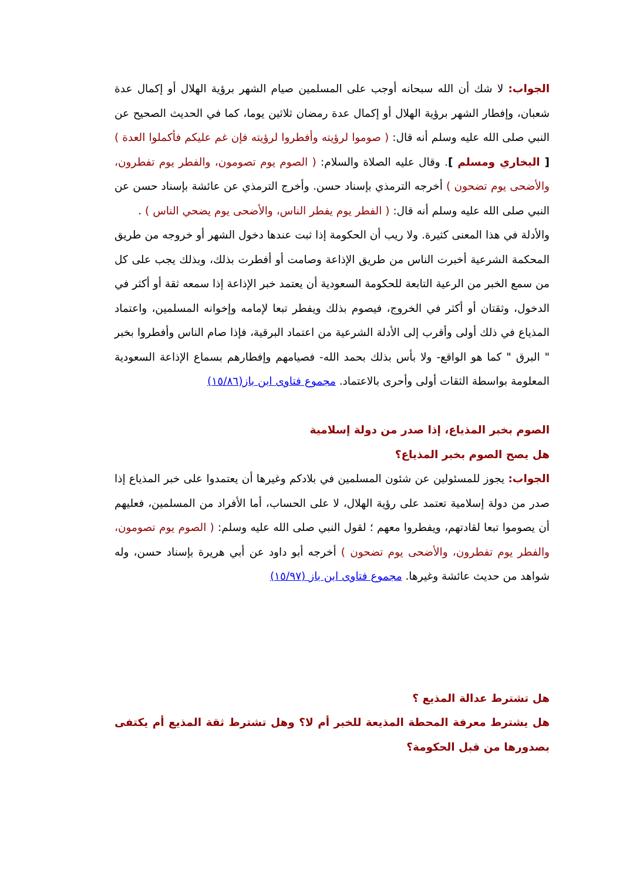الجواب: لا شك أن الله سبحانه أوجب على المسلمين صيام الشهر برؤية الهلال أو إكمال عدة شعبان، وإفطار الشهر برؤية الهلال أو إكمال عدة رمضان ثلاثين يوما، كما في الحديث الصحيح عن النبي صلى الله عليه وسلم أنه قال: ( صوموا لرؤيته وأفطروا لرؤيته فإن غم عليكم فأكملوا العدة ) [ البخاري ومسلم ]. وقال عليه الصلاة والسلام: ( الصوم يوم تصومون، والفطر يوم تفطرون، والأضحى يوم تضحون ) أخرجه الترمذي بإسناد حسن. وأخرج الترمذي عن عائشة بإسناد حسن عن النبي صلى الله عليه وسلم أنه قال: ( الفطر يوم يفطر الناس، والأضحى يوم يضحي الناس ) .
والأدلة في هذا المعنى كثيرة. ولا ريب أن الحكومة إذا ثبت عندها دخول الشهر أو خروجه من طريق المحكمة الشرعية أخبرت الناس من طريق الإذاعة وصامت أو أفطرت بذلك، وبذلك يجب على كل من سمع الخبر من الرعية التابعة للحكومة السعودية أن يعتمد خبر الإذاعة إذا سمعه ثقة أو أكثر في الدخول، وثقتان أو أكثر في الخروج، فيصوم بذلك ويفطر تبعا لإمامه وإخوانه المسلمين، واعتماد المذياع في ذلك أولى وأقرب إلى الأدلة الشرعية من اعتماد البرقية، فإذا صام الناس وأفطروا بخبر " البرق " كما هو الواقع- ولا بأس بذلك بحمد الله- فصيامهم وإفطارهم بسماع الإذاعة السعودية المعلومة بواسطة الثقات أولى وأحرى بالاعتماد. مجموع فتاوى ابن باز(١٥/٨٦)
الصوم بخبر المذياع، إذا صدر من دولة إسلامية
هل يصح الصوم بخبر المذياع؟
الجواب: يجوز للمسئولين عن شئون المسلمين في بلادكم وغيرها أن يعتمدوا على خبر المذياع إذا صدر من دولة إسلامية تعتمد على رؤية الهلال، لا على الحساب، أما الأفراد من المسلمين، فعليهم أن يصوموا تبعا لقادتهم، ويفطروا معهم ؛ لقول النبي صلى الله عليه وسلم: ( الصوم يوم تصومون، والفطر يوم تفطرون، والأضحى يوم تضحون ) أخرجه أبو داود عن أبي هريرة بإسناد حسن، وله شواهد من حديث عائشة وغيرها. مجموع فتاوى ابن باز (١٥/٩٧)
هل تشترط عدالة المذيع ؟
هل يشترط معرفة المحطة المذيعة للخبر أم لا؟ وهل تشترط ثقة المذيع أم يكتفى بصدورها من قبل الحكومة؟